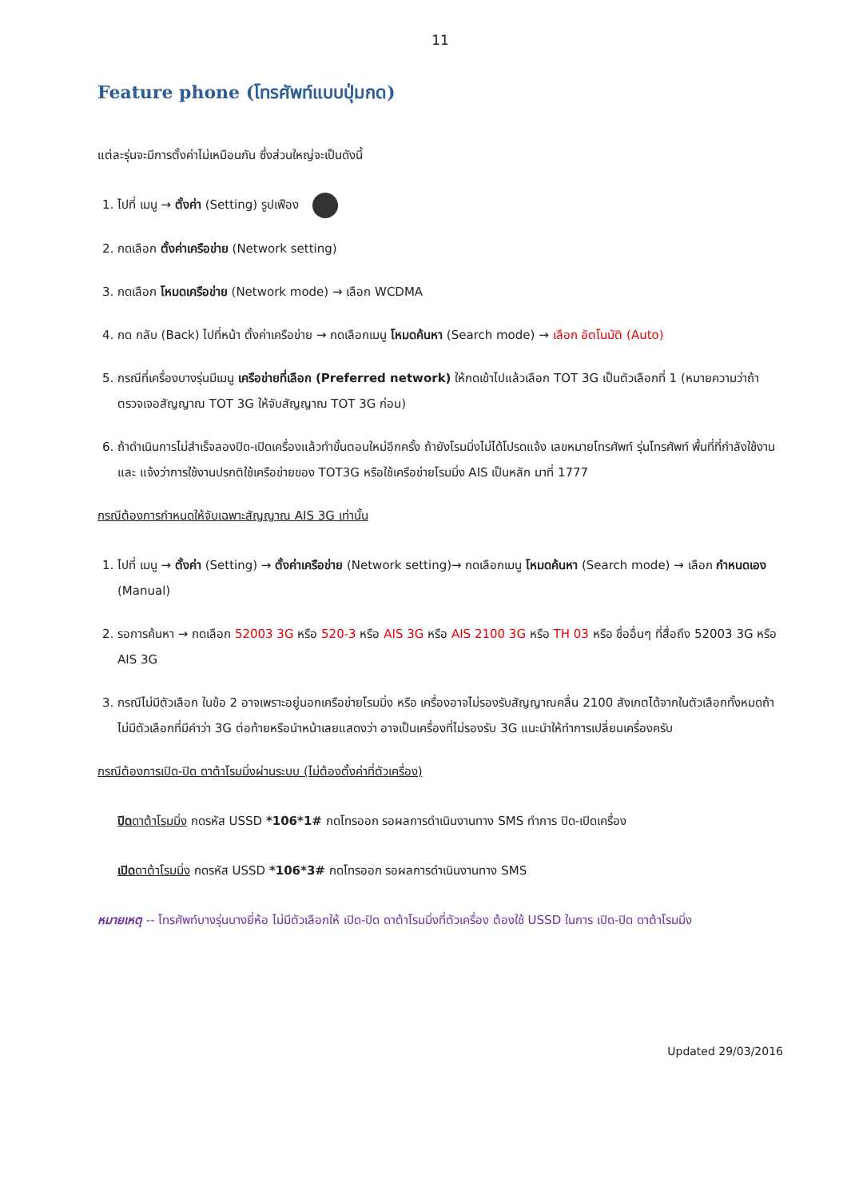11
Feature phone (โทรศัพท์แบบปุ่มกด)
แต่ละรุ่นจะมีการตั้งค่าไม่เหมือนกัน ซึ่งส่วนใหญ่จะเป็นดังนี้
1. ไปที่ เมนู → ตั้งค่า (Setting) รูปเฟือง
2. กดเลือก ตั้งค่าเครือข่าย (Network setting)
3. กดเลือก โหมดเครือข่าย (Network mode) → เลือก WCDMA
4. กด กลับ (Back) ไปที่หน้า ตั้งค่าเครือข่าย → กดเลือกเมนู โหมดค้นหา (Search mode) → เลือก อัตโนมัติ (Auto)
5. กรณีที่เครื่องบางรุ่นมีเมนู เครือข่ายที่เลือก (Preferred network) ให้กดเข้าไปแล้วเลือก TOT 3G เป็นตัวเลือกที่ 1 (หมายความว่าถ้าตรวจเจอสัญญาณ TOT 3G ให้จับสัญญาณ TOT 3G ก่อน)
6. ถ้าดำเนินการไม่สำเร็จลองปิด-เปิดเครื่องแล้วทำขั้นตอนใหม่อีกครั้ง ถ้ายังโรมมิ่งไม่ได้โปรดแจ้ง เลขหมายโทรศัพท์ รุ่นโทรศัพท์ พื้นที่ที่กำลังใช้งาน และ แจ้งว่าการใช้งานปรกติใช้เครือข่ายของ TOT3G หรือใช้เครือข่ายโรมมิ่ง AIS เป็นหลัก มาที่ 1777
กรณีต้องการกำหนดให้จับเฉพาะสัญญาณ AIS 3G เท่านั้น
1. ไปที่ เมนู → ตั้งค่า (Setting) → ตั้งค่าเครือข่าย (Network setting)→ กดเลือกเมนู โหมดค้นหา (Search mode) → เลือก กำหนดเอง (Manual)
2. รอการค้นหา → กดเลือก 52003 3G หรือ 520-3 หรือ AIS 3G หรือ AIS 2100 3G หรือ TH 03 หรือ ชื่ออื่นๆ ที่สื่อถึง 52003 3G หรือ AIS 3G
3. กรณีไม่มีตัวเลือก ในข้อ 2 อาจเพราะอยู่นอกเครือข่ายโรมมิ่ง หรือ เครื่องอาจไม่รองรับสัญญาณคลื่น 2100 สังเกตได้จากในตัวเลือกทั้งหมดถ้าไม่มีตัวเลือกที่มีคำว่า 3G ต่อท้ายหรือนำหน้าเลยแสดงว่า อาจเป็นเครื่องที่ไม่รองรับ 3G แนะนำให้ทำการเปลี่ยนเครื่องครับ
กรณีต้องการเปิด-ปิด ดาต้าโรมมิ่งผ่านระบบ (ไม่ต้องตั้งค่าที่ตัวเครื่อง)
ปิดดาต้าโรมมิ่ง กดรหัส USSD *106*1# กดโทรออก รอผลการดำเนินงานทาง SMS ทำการ ปิด-เปิดเครื่อง
เปิดดาต้าโรมมิ่ง กดรหัส USSD *106*3# กดโทรออก รอผลการดำเนินงานทาง SMS
หมายเหตุ -- โทรศัพท์บางรุ่นบางยี่ห้อ ไม่มีตัวเลือกให้ เปิด-ปิด ดาต้าโรมมิ่งที่ตัวเครื่อง ต้องใช้ USSD ในการ เปิด-ปิด ดาต้าโรมมิ่ง
Updated 29/03/2016